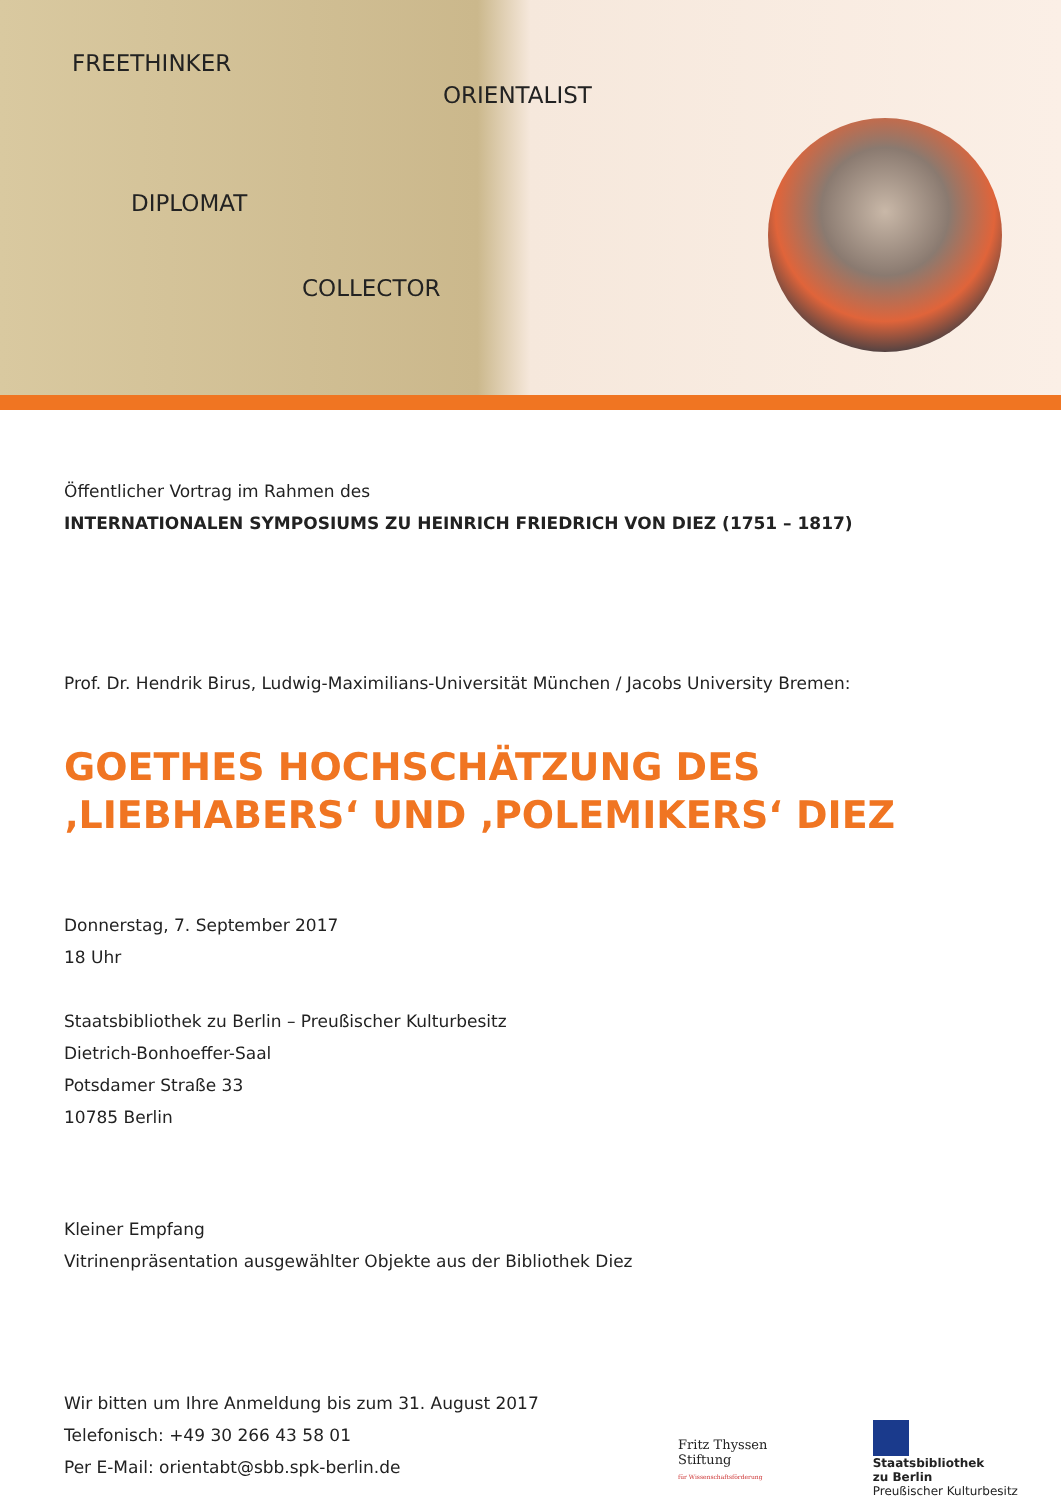FREETHINKER
ORIENTALIST
DIPLOMAT
COLLECTOR
Öffentlicher Vortrag im Rahmen des
INTERNATIONALEN SYMPOSIUMS ZU HEINRICH FRIEDRICH VON DIEZ (1751 – 1817)
Prof. Dr. Hendrik Birus, Ludwig-Maximilians-Universität München / Jacobs University Bremen:
GOETHES HOCHSCHÄTZUNG DES ‚LIEBHABERS‘ UND ‚POLEMIKERS‘ DIEZ
Donnerstag, 7. September 2017
18 Uhr
Staatsbibliothek zu Berlin – Preußischer Kulturbesitz
Dietrich-Bonhoeffer-Saal
Potsdamer Straße 33
10785 Berlin
Kleiner Empfang
Vitrinenpräsentation ausgewählter Objekte aus der Bibliothek Diez
Wir bitten um Ihre Anmeldung bis zum 31. August 2017
Telefonisch: +49 30 266 43 58 01
Per E-Mail: orientabt@sbb.spk-berlin.de
Fritz Thyssen Stiftung
für Wissenschaftsförderung
Staatsbibliothek
zu Berlin
Preußischer Kulturbesitz